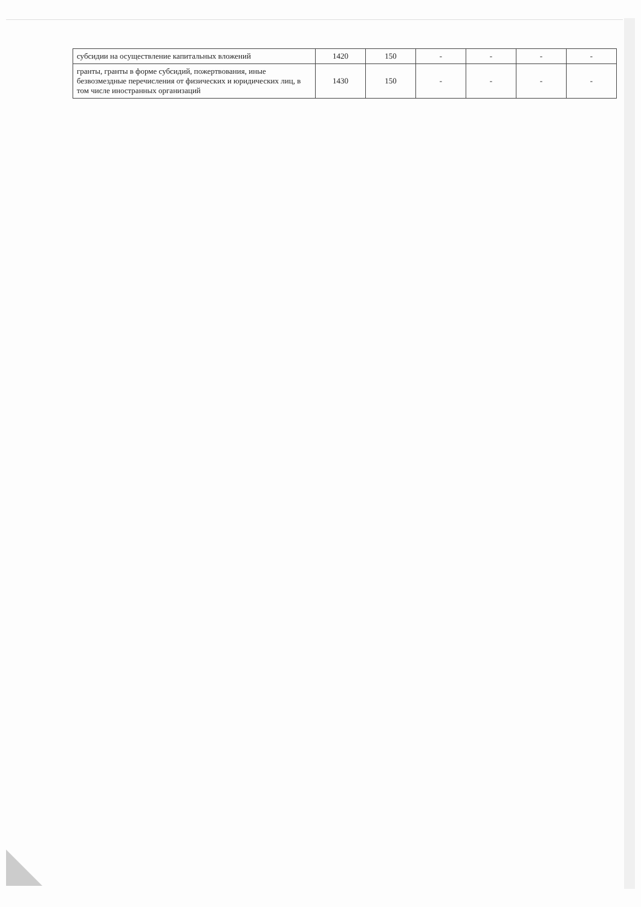| субсидии на осуществление капитальных вложений | 1420 | 150 | - | - | - | - |
| гранты, гранты в форме субсидий, пожертвования, иные безвозмездные перечисления от физических и юридических лиц, в том числе иностранных организаций | 1430 | 150 | - | - | - | - |